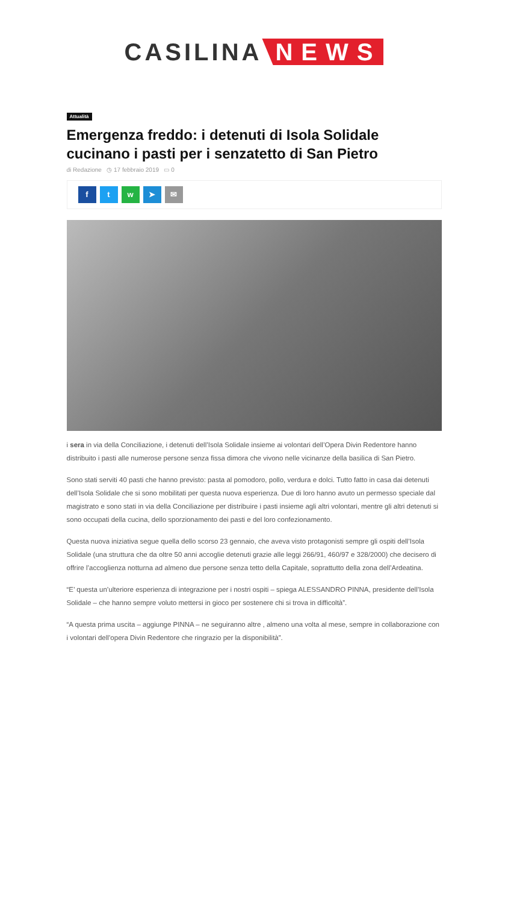CASILINA NEWS
Attualità
Emergenza freddo: i detenuti di Isola Solidale cucinano i pasti per i senzatetto di San Pietro
di Redazione ◷ 17 febbraio 2019 ▭ 0
f t w ➤ ✉
i sera in via della Conciliazione, i detenuti dell’Isola Solidale insieme ai volontari dell’Opera Divin Redentore hanno distribuito i pasti alle numerose persone senza fissa dimora che vivono nelle vicinanze della basilica di San Pietro.
Sono stati serviti 40 pasti che hanno previsto: pasta al pomodoro, pollo, verdura e dolci. Tutto fatto in casa dai detenuti dell’Isola Solidale che si sono mobilitati per questa nuova esperienza. Due di loro hanno avuto un permesso speciale dal magistrato e sono stati in via della Conciliazione per distribuire i pasti insieme agli altri volontari, mentre gli altri detenuti si sono occupati della cucina, dello sporzionamento dei pasti e del loro confezionamento.
Questa nuova iniziativa segue quella dello scorso 23 gennaio, che aveva visto protagonisti sempre gli ospiti dell’Isola Solidale (una struttura che da oltre 50 anni accoglie detenuti grazie alle leggi 266/91, 460/97 e 328/2000) che decisero di offrire l’accoglienza notturna ad almeno due persone senza tetto della Capitale, soprattutto della zona dell’Ardeatina.
“E’ questa un’ulteriore esperienza di integrazione per i nostri ospiti – spiega ALESSANDRO PINNA, presidente dell’Isola Solidale – che hanno sempre voluto mettersi in gioco per sostenere chi si trova in difficoltà”.
“A questa prima uscita – aggiunge PINNA – ne seguiranno altre , almeno una volta al mese, sempre in collaborazione con i volontari dell’opera Divin Redentore che ringrazio per la disponibilità”.